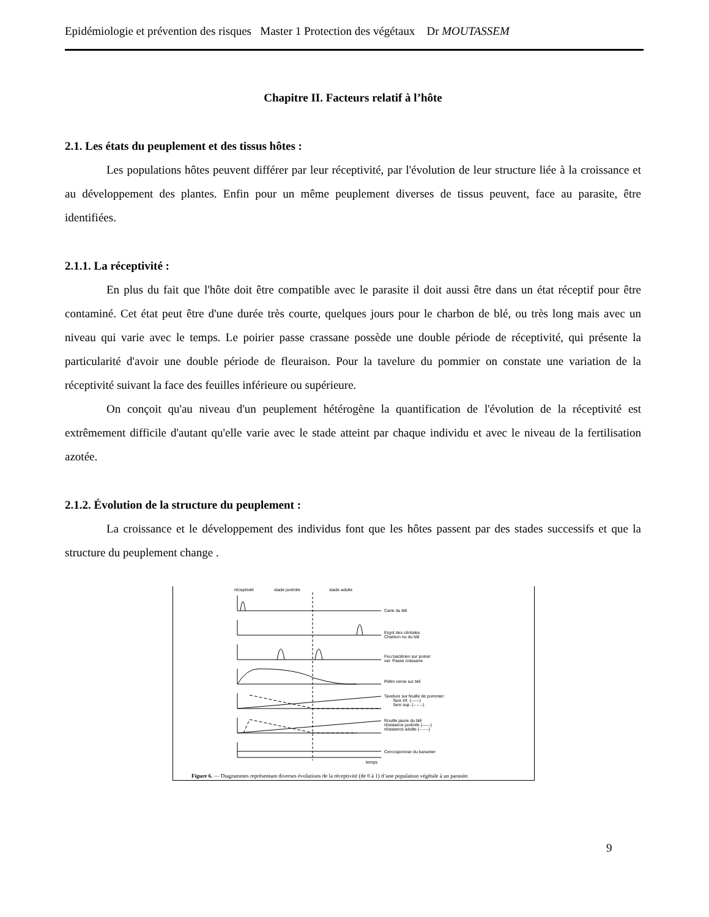Epidémiologie et prévention des risques Master 1 Protection des végétaux Dr MOUTASSEM
Chapitre II. Facteurs relatif à l’hôte
2.1. Les états du peuplement et des tissus hôtes :
Les populations hôtes peuvent différer par leur réceptivité, par l'évolution de leur structure liée à la croissance et au développement des plantes. Enfin pour un même peuplement diverses de tissus peuvent, face au parasite, être identifiées.
2.1.1. La réceptivité :
En plus du fait que l'hôte doit être compatible avec le parasite il doit aussi être dans un état réceptif pour être contaminé. Cet état peut être d'une durée très courte, quelques jours pour le charbon de blé, ou très long mais avec un niveau qui varie avec le temps. Le poirier passe crassane possède une double période de réceptivité, qui présente la particularité d'avoir une double période de fleuraison. Pour la tavelure du pommier on constate une variation de la réceptivité suivant la face des feuilles inférieure ou supérieure.
On conçoit qu'au niveau d'un peuplement hétérogène la quantification de l'évolution de la réceptivité est extrêmement difficile d'autant qu'elle varie avec le stade atteint par chaque individu et avec le niveau de la fertilisation azotée.
2.1.2. Évolution de la structure du peuplement :
La croissance et le développement des individus font que les hôtes passent par des stades successifs et que la structure du peuplement change .
réceptivité
stade juvénile
stade adulte
Carie du blé
Ergot des céréales
Charbon nu du blé
Feu bactérien sur poirier
var. Passe crassane
Piétin verse sur blé
Tavelure sur feuille de pommier:
face inf. (——)
face sup. (– – –)
Rouille jaune du blé
résistance juvénile (——)
résistance adulte (– – –)
Cercosporiose du bananier
temps
Figure 6. — Diagrammes représentant diverses évolutions de la réceptivité (de 0 à 1) d’une population végétale à un parasite.
9